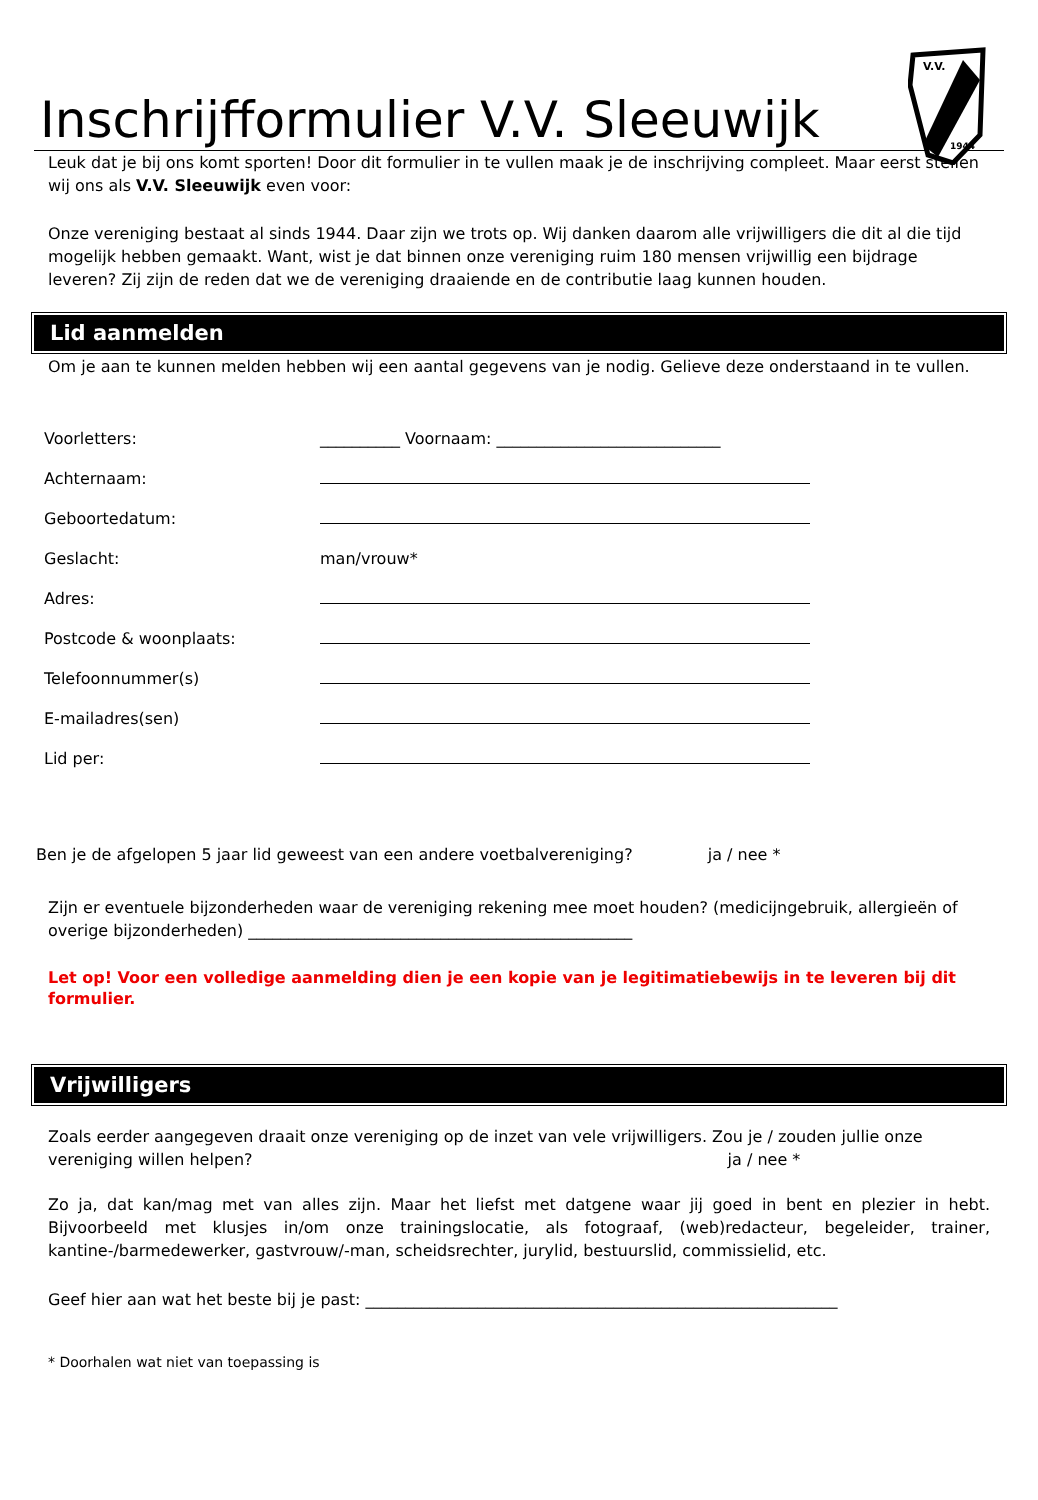V.V.
1944
Inschrijfformulier V.V. Sleeuwijk
Leuk dat je bij ons komt sporten! Door dit formulier in te vullen maak je de inschrijving compleet. Maar eerst stellen wij ons als V.V. Sleeuwijk even voor:
Onze vereniging bestaat al sinds 1944. Daar zijn we trots op. Wij danken daarom alle vrijwilligers die dit al die tijd mogelijk hebben gemaakt. Want, wist je dat binnen onze vereniging ruim 180 mensen vrijwillig een bijdrage leveren? Zij zijn de reden dat we de vereniging draaiende en de contributie laag kunnen houden.
Lid aanmelden
Om je aan te kunnen melden hebben wij een aantal gegevens van je nodig. Gelieve deze onderstaand in te vullen.
| Voorletters: | __________ Voornaam: ____________________________ |
| Achternaam: | |
| Geboortedatum: | |
| Geslacht: | man/vrouw* |
| Adres: | |
| Postcode & woonplaats: | |
| Telefoonnummer(s) | |
| E-mailadres(sen) | |
| Lid per: | |
Ben je de afgelopen 5 jaar lid geweest van een andere voetbalvereniging? ja / nee *
Zijn er eventuele bijzonderheden waar de vereniging rekening mee moet houden? (medicijngebruik, allergieën of overige bijzonderheden) ________________________________________________
Let op! Voor een volledige aanmelding dien je een kopie van je legitimatiebewijs in te leveren bij dit formulier.
Vrijwilligers
Zoals eerder aangegeven draait onze vereniging op de inzet van vele vrijwilligers. Zou je / zouden jullie onze vereniging willen helpen? ja / nee *
Zo ja, dat kan/mag met van alles zijn. Maar het liefst met datgene waar jij goed in bent en plezier in hebt. Bijvoorbeeld met klusjes in/om onze trainingslocatie, als fotograaf, (web)redacteur, begeleider, trainer, kantine-/barmedewerker, gastvrouw/-man, scheidsrechter, jurylid, bestuurslid, commissielid, etc.
Geef hier aan wat het beste bij je past: ___________________________________________________________
* Doorhalen wat niet van toepassing is